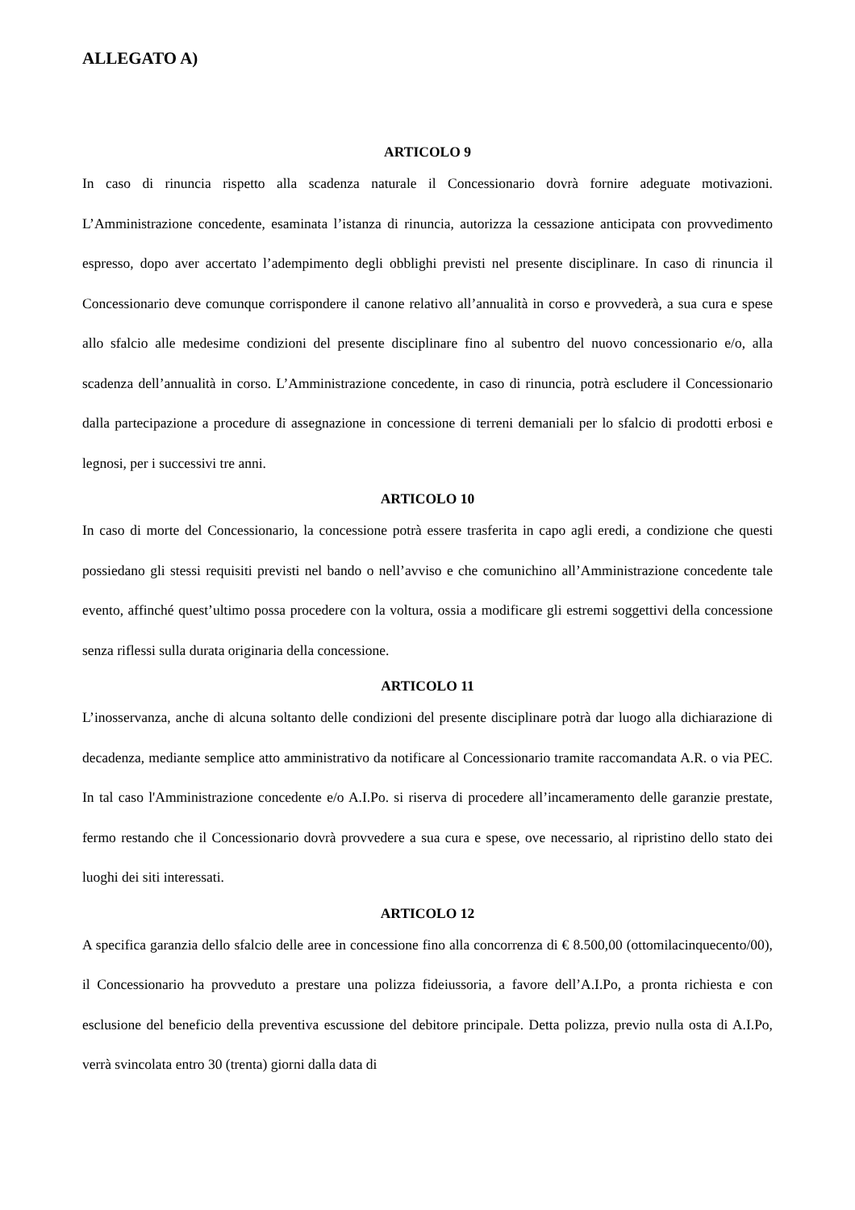ALLEGATO A)
ARTICOLO 9
In caso di rinuncia rispetto alla scadenza naturale il Concessionario dovrà fornire adeguate motivazioni. L’Amministrazione concedente, esaminata l’istanza di rinuncia, autorizza la cessazione anticipata con provvedimento espresso, dopo aver accertato l’adempimento degli obblighi previsti nel presente disciplinare. In caso di rinuncia il Concessionario deve comunque corrispondere il canone relativo all’annualità in corso e provvederà, a sua cura e spese allo sfalcio alle medesime condizioni del presente disciplinare fino al subentro del nuovo concessionario e/o, alla scadenza dell’annualità in corso. L’Amministrazione concedente, in caso di rinuncia, potrà escludere il Concessionario dalla partecipazione a procedure di assegnazione in concessione di terreni demaniali per lo sfalcio di prodotti erbosi e legnosi, per i successivi tre anni.
ARTICOLO 10
In caso di morte del Concessionario, la concessione potrà essere trasferita in capo agli eredi, a condizione che questi possiedano gli stessi requisiti previsti nel bando o nell’avviso e che comunichino all’Amministrazione concedente tale evento, affinché quest’ultimo possa procedere con la voltura, ossia a modificare gli estremi soggettivi della concessione senza riflessi sulla durata originaria della concessione.
ARTICOLO 11
L’inosservanza, anche di alcuna soltanto delle condizioni del presente disciplinare potrà dar luogo alla dichiarazione di decadenza, mediante semplice atto amministrativo da notificare al Concessionario tramite raccomandata A.R. o via PEC. In tal caso l'Amministrazione concedente e/o A.I.Po. si riserva di procedere all’incameramento delle garanzie prestate, fermo restando che il Concessionario dovrà provvedere a sua cura e spese, ove necessario, al ripristino dello stato dei luoghi dei siti interessati.
ARTICOLO 12
A specifica garanzia dello sfalcio delle aree in concessione fino alla concorrenza di € 8.500,00 (ottomilacinquecento/00), il Concessionario ha provveduto a prestare una polizza fideiussoria, a favore dell’A.I.Po, a pronta richiesta e con esclusione del beneficio della preventiva escussione del debitore principale. Detta polizza, previo nulla osta di A.I.Po, verrà svincolata entro 30 (trenta) giorni dalla data di